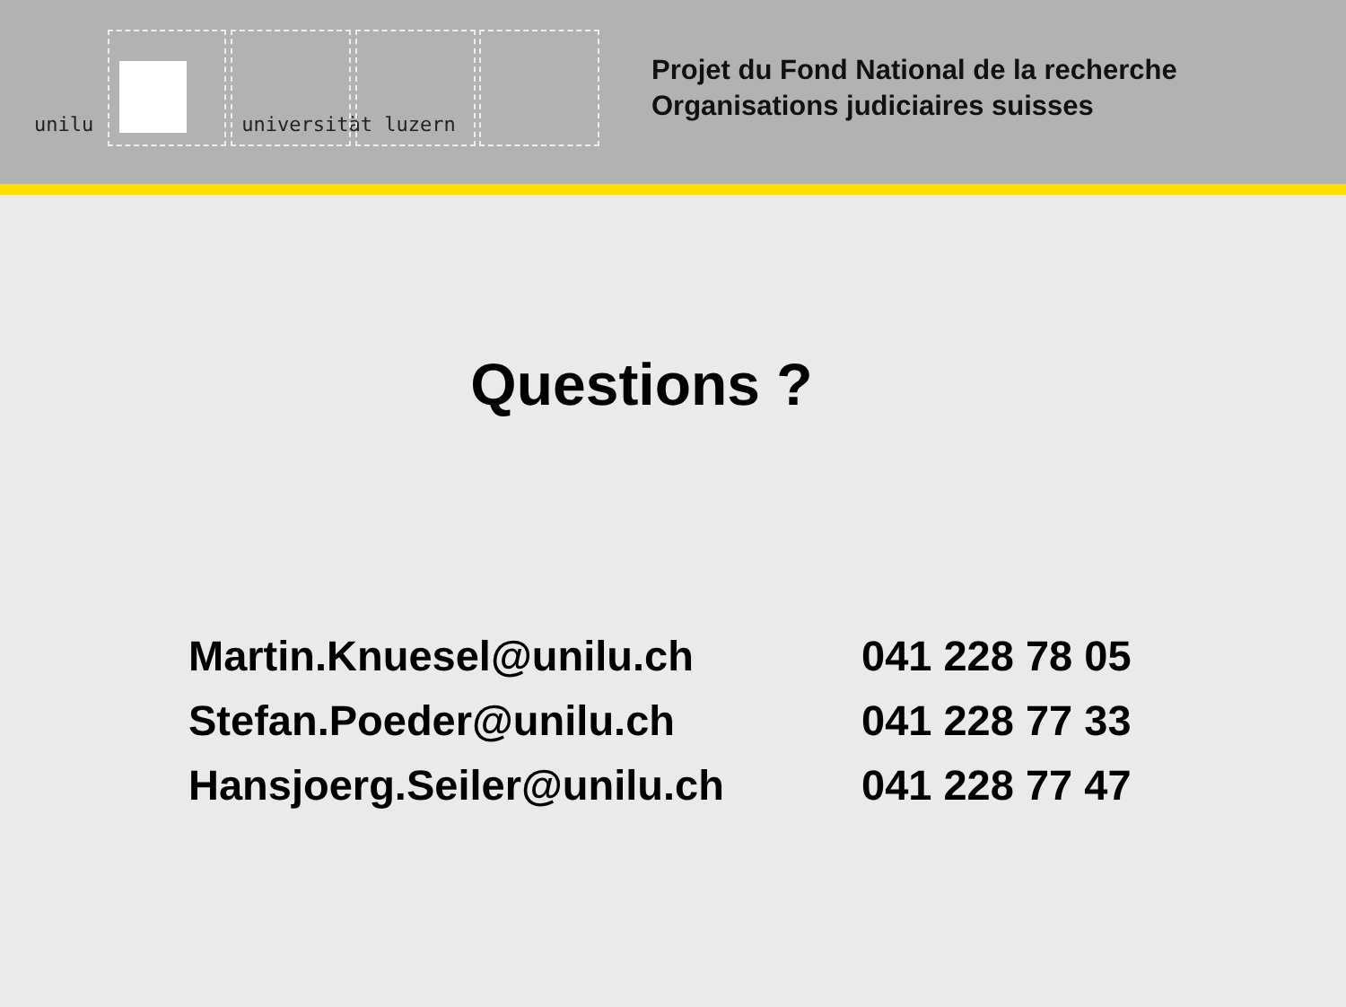unilu universität luzern
Projet du Fond National de la recherche
Organisations judiciaires suisses
Questions ?
| Martin.Knuesel@unilu.ch | 041 228 78 05 |
| Stefan.Poeder@unilu.ch | 041 228 77 33 |
| Hansjoerg.Seiler@unilu.ch | 041 228 77 47 |